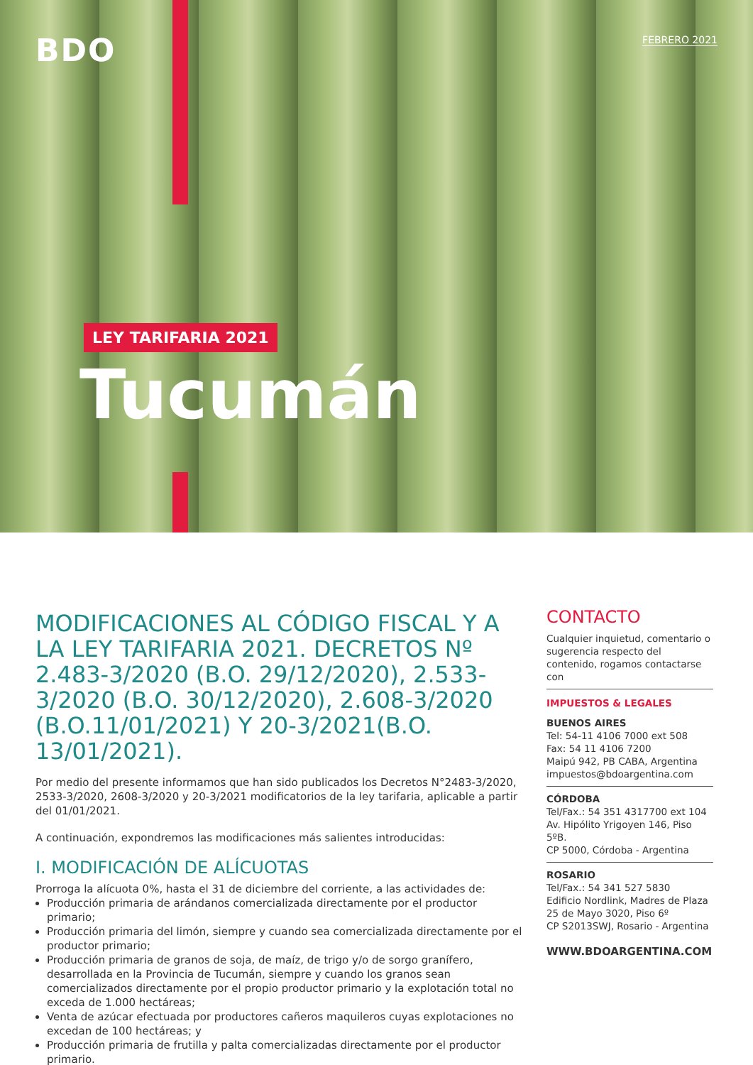BDO FEBRERO 2021
LEY TARIFARIA 2021
Tucumán
MODIFICACIONES AL CÓDIGO FISCAL Y A LA LEY TARIFARIA 2021. DECRETOS Nº 2.483-3/2020 (B.O. 29/12/2020), 2.533-3/2020 (B.O. 30/12/2020), 2.608-3/2020 (B.O.11/01/2021) Y 20-3/2021(B.O. 13/01/2021).
Por medio del presente informamos que han sido publicados los Decretos N°2483-3/2020, 2533-3/2020, 2608-3/2020 y 20-3/2021 modificatorios de la ley tarifaria, aplicable a partir del 01/01/2021.
A continuación, expondremos las modificaciones más salientes introducidas:
I. MODIFICACIÓN DE ALÍCUOTAS
Prorroga la alícuota 0%, hasta el 31 de diciembre del corriente, a las actividades de:
Producción primaria de arándanos comercializada directamente por el productor primario;
Producción primaria del limón, siempre y cuando sea comercializada directamente por el productor primario;
Producción primaria de granos de soja, de maíz, de trigo y/o de sorgo granífero, desarrollada en la Provincia de Tucumán, siempre y cuando los granos sean comercializados directamente por el propio productor primario y la explotación total no exceda de 1.000 hectáreas;
Venta de azúcar efectuada por productores cañeros maquileros cuyas explotaciones no excedan de 100 hectáreas; y
Producción primaria de frutilla y palta comercializadas directamente por el productor primario.
CONTACTO
Cualquier inquietud, comentario o sugerencia respecto del contenido, rogamos contactarse con
IMPUESTOS & LEGALES
BUENOS AIRES
Tel: 54-11 4106 7000 ext 508
Fax: 54 11 4106 7200
Maipú 942, PB CABA, Argentina
impuestos@bdoargentina.com
CÓRDOBA
Tel/Fax.: 54 351 4317700 ext 104
Av. Hipólito Yrigoyen 146, Piso 5ºB.
CP 5000, Córdoba - Argentina
ROSARIO
Tel/Fax.: 54 341 527 5830
Edificio Nordlink, Madres de Plaza 25 de Mayo 3020, Piso 6º
CP S2013SWJ, Rosario - Argentina
WWW.BDOARGENTINA.COM